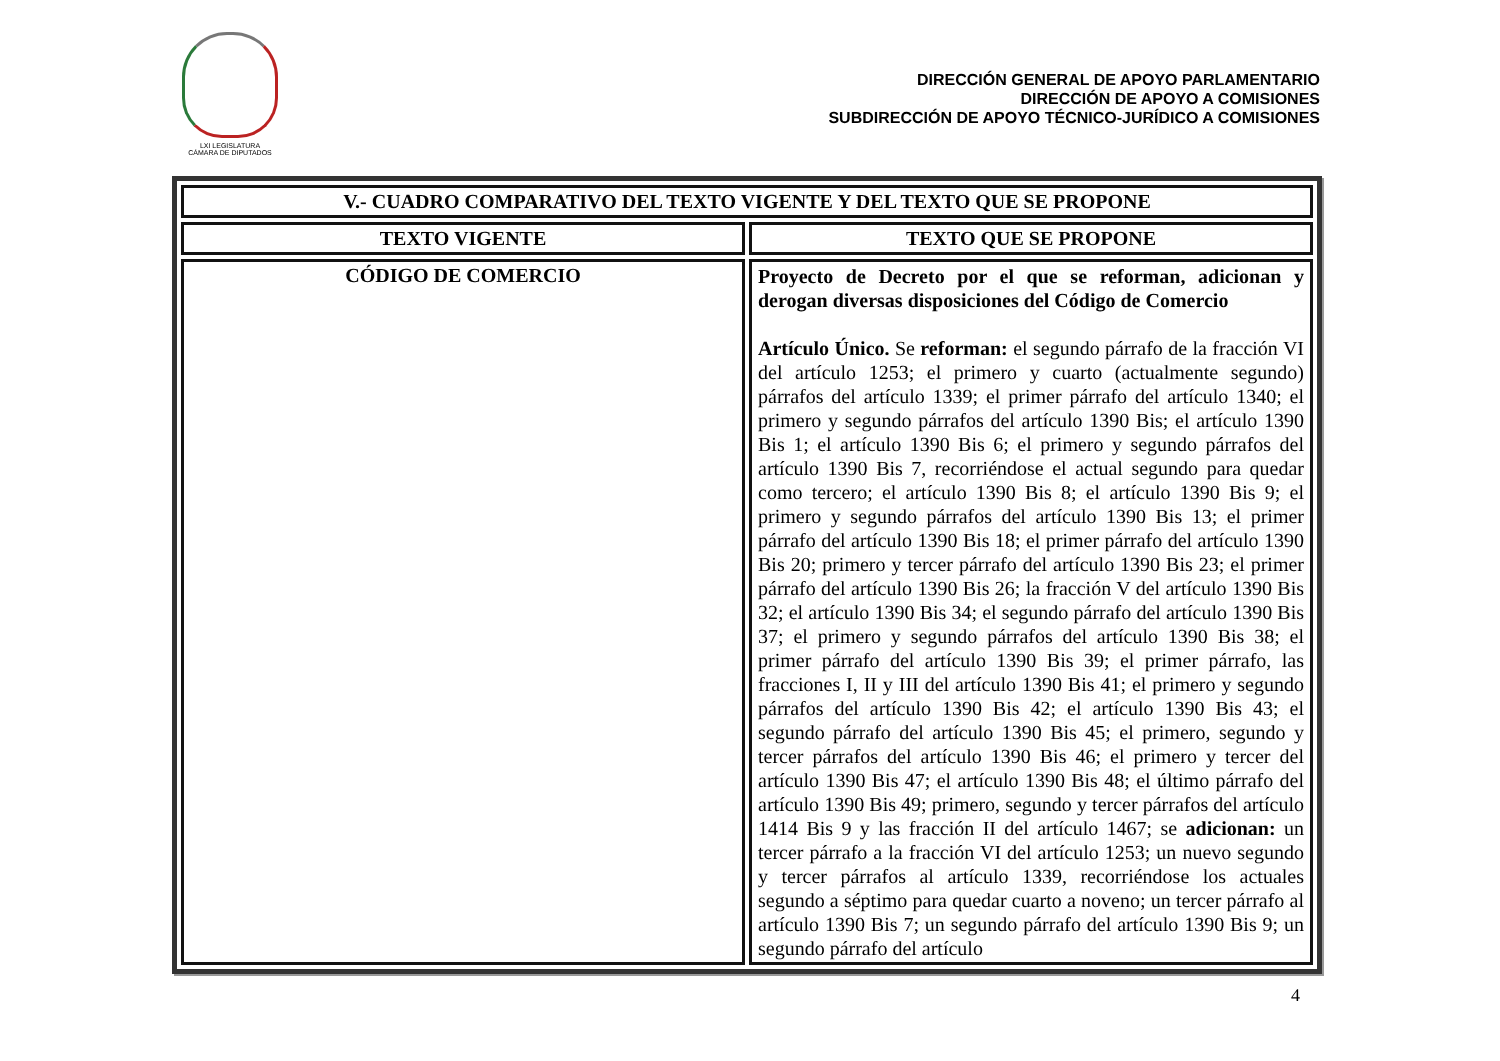LXI LEGISLATURA
CÁMARA DE DIPUTADOS
DIRECCIÓN GENERAL DE APOYO PARLAMENTARIO
DIRECCIÓN DE APOYO A COMISIONES
SUBDIRECCIÓN DE APOYO TÉCNICO-JURÍDICO A COMISIONES
| V.- CUADRO COMPARATIVO DEL TEXTO VIGENTE Y DEL TEXTO QUE SE PROPONE | |
| --- | --- |
| TEXTO VIGENTE | TEXTO QUE SE PROPONE |
| CÓDIGO DE COMERCIO | Proyecto de Decreto por el que se reforman, adicionan y derogan diversas disposiciones del Código de Comercio Artículo Único. Se reforman: el segundo párrafo de la fracción VI del artículo 1253; el primero y cuarto (actualmente segundo) párrafos del artículo 1339; el primer párrafo del artículo 1340; el primero y segundo párrafos del artículo 1390 Bis; el artículo 1390 Bis 1; el artículo 1390 Bis 6; el primero y segundo párrafos del artículo 1390 Bis 7, recorriéndose el actual segundo para quedar como tercero; el artículo 1390 Bis 8; el artículo 1390 Bis 9; el primero y segundo párrafos del artículo 1390 Bis 13; el primer párrafo del artículo 1390 Bis 18; el primer párrafo del artículo 1390 Bis 20; primero y tercer párrafo del artículo 1390 Bis 23; el primer párrafo del artículo 1390 Bis 26; la fracción V del artículo 1390 Bis 32; el artículo 1390 Bis 34; el segundo párrafo del artículo 1390 Bis 37; el primero y segundo párrafos del artículo 1390 Bis 38; el primer párrafo del artículo 1390 Bis 39; el primer párrafo, las fracciones I, II y III del artículo 1390 Bis 41; el primero y segundo párrafos del artículo 1390 Bis 42; el artículo 1390 Bis 43; el segundo párrafo del artículo 1390 Bis 45; el primero, segundo y tercer párrafos del artículo 1390 Bis 46; el primero y tercer del artículo 1390 Bis 47; el artículo 1390 Bis 48; el último párrafo del artículo 1390 Bis 49; primero, segundo y tercer párrafos del artículo 1414 Bis 9 y las fracción II del artículo 1467; se adicionan: un tercer párrafo a la fracción VI del artículo 1253; un nuevo segundo y tercer párrafos al artículo 1339, recorriéndose los actuales segundo a séptimo para quedar cuarto a noveno; un tercer párrafo al artículo 1390 Bis 7; un segundo párrafo del artículo 1390 Bis 9; un segundo párrafo del artículo |
4